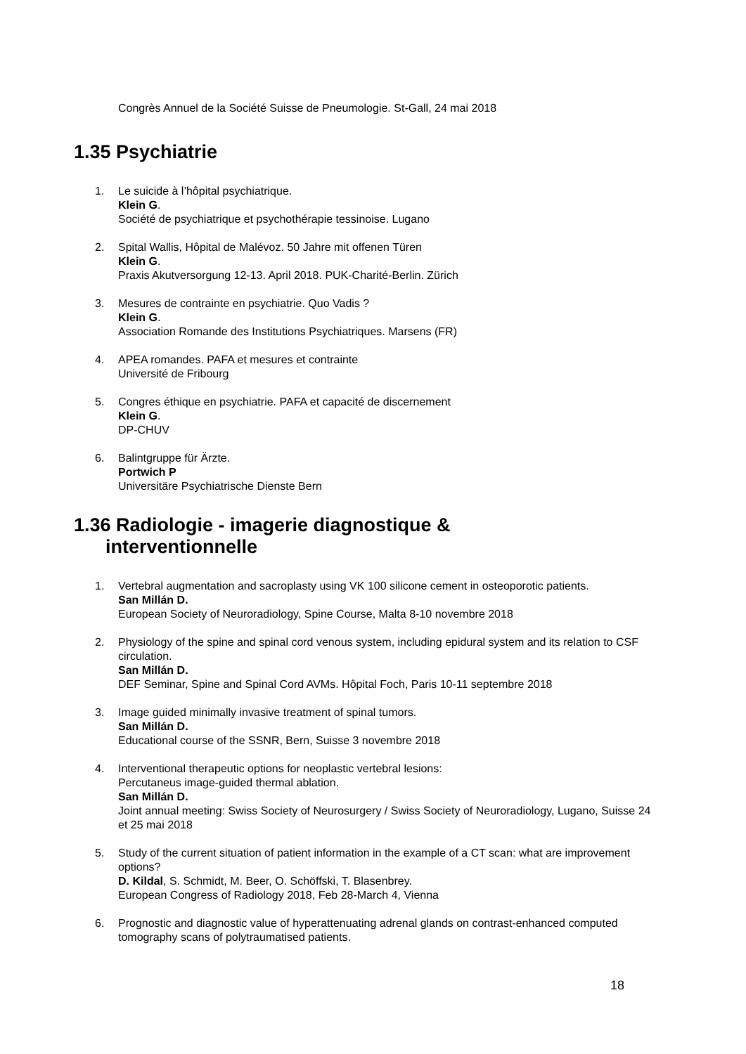Congrès Annuel de la Société Suisse de Pneumologie. St-Gall, 24 mai 2018
1.35 Psychiatrie
1. Le suicide à l’hôpital psychiatrique.
Klein G.
Société de psychiatrique et psychothérapie tessinoise. Lugano
2. Spital Wallis, Hôpital de Malévoz. 50 Jahre mit offenen Türen
Klein G.
Praxis Akutversorgung 12-13. April 2018. PUK-Charité-Berlin. Zürich
3. Mesures de contrainte en psychiatrie. Quo Vadis ?
Klein G.
Association Romande des Institutions Psychiatriques. Marsens (FR)
4. APEA romandes. PAFA et mesures et contrainte
Université de Fribourg
5. Congres éthique en psychiatrie. PAFA et capacité de discernement
Klein G.
DP-CHUV
6. Balintgruppe für Ärzte.
Portwich P
Universitäre Psychiatrische Dienste Bern
1.36 Radiologie - imagerie diagnostique &
interventionnelle
1. Vertebral augmentation and sacroplasty using VK 100 silicone cement in osteoporotic patients.
San Millán D.
European Society of Neuroradiology, Spine Course, Malta 8-10 novembre 2018
2. Physiology of the spine and spinal cord venous system, including epidural system and its relation to CSF circulation.
San Millán D.
DEF Seminar, Spine and Spinal Cord AVMs. Hôpital Foch, Paris 10-11 septembre 2018
3. Image guided minimally invasive treatment of spinal tumors.
San Millán D.
Educational course of the SSNR, Bern, Suisse 3 novembre 2018
4. Interventional therapeutic options for neoplastic vertebral lesions:
Percutaneus image-guided thermal ablation.
San Millán D.
Joint annual meeting: Swiss Society of Neurosurgery / Swiss Society of Neuroradiology, Lugano, Suisse 24 et 25 mai 2018
5. Study of the current situation of patient information in the example of a CT scan: what are improvement options?
D. Kildal, S. Schmidt, M. Beer, O. Schöffski, T. Blasenbrey.
European Congress of Radiology 2018, Feb 28-March 4, Vienna
6. Prognostic and diagnostic value of hyperattenuating adrenal glands on contrast-enhanced computed tomography scans of polytraumatised patients.
18